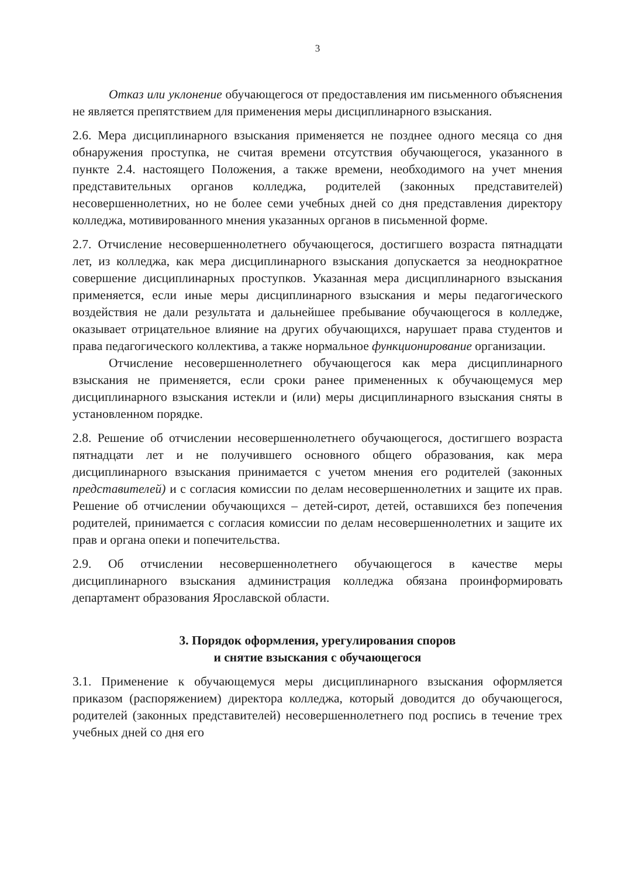3
Отказ или уклонение обучающегося от предоставления им письменного объяснения не является препятствием для применения меры дисциплинарного взыскания.
2.6. Мера дисциплинарного взыскания применяется не позднее одного месяца со дня обнаружения проступка, не считая времени отсутствия обучающегося, указанного в пункте 2.4. настоящего Положения, а также времени, необходимого на учет мнения представительных органов колледжа, родителей (законных представителей) несовершеннолетних, но не более семи учебных дней со дня представления директору колледжа, мотивированного мнения указанных органов в письменной форме.
2.7. Отчисление несовершеннолетнего обучающегося, достигшего возраста пятнадцати лет, из колледжа, как мера дисциплинарного взыскания допускается за неоднократное совершение дисциплинарных проступков. Указанная мера дисциплинарного взыскания применяется, если иные меры дисциплинарного взыскания и меры педагогического воздействия не дали результата и дальнейшее пребывание обучающегося в колледже, оказывает отрицательное влияние на других обучающихся, нарушает права студентов и права педагогического коллектива, а также нормальное функционирование организации.
Отчисление несовершеннолетнего обучающегося как мера дисциплинарного взыскания не применяется, если сроки ранее примененных к обучающемуся мер дисциплинарного взыскания истекли и (или) меры дисциплинарного взыскания сняты в установленном порядке.
2.8. Решение об отчислении несовершеннолетнего обучающегося, достигшего возраста пятнадцати лет и не получившего основного общего образования, как мера дисциплинарного взыскания принимается с учетом мнения его родителей (законных представителей) и с согласия комиссии по делам несовершеннолетних и защите их прав. Решение об отчислении обучающихся – детей-сирот, детей, оставшихся без попечения родителей, принимается с согласия комиссии по делам несовершеннолетних и защите их прав и органа опеки и попечительства.
2.9. Об отчислении несовершеннолетнего обучающегося в качестве меры дисциплинарного взыскания администрация колледжа обязана проинформировать департамент образования Ярославской области.
3. Порядок оформления, урегулирования споров
и снятие взыскания с обучающегося
3.1. Применение к обучающемуся меры дисциплинарного взыскания оформляется приказом (распоряжением) директора колледжа, который доводится до обучающегося, родителей (законных представителей) несовершеннолетнего под роспись в течение трех учебных дней со дня его